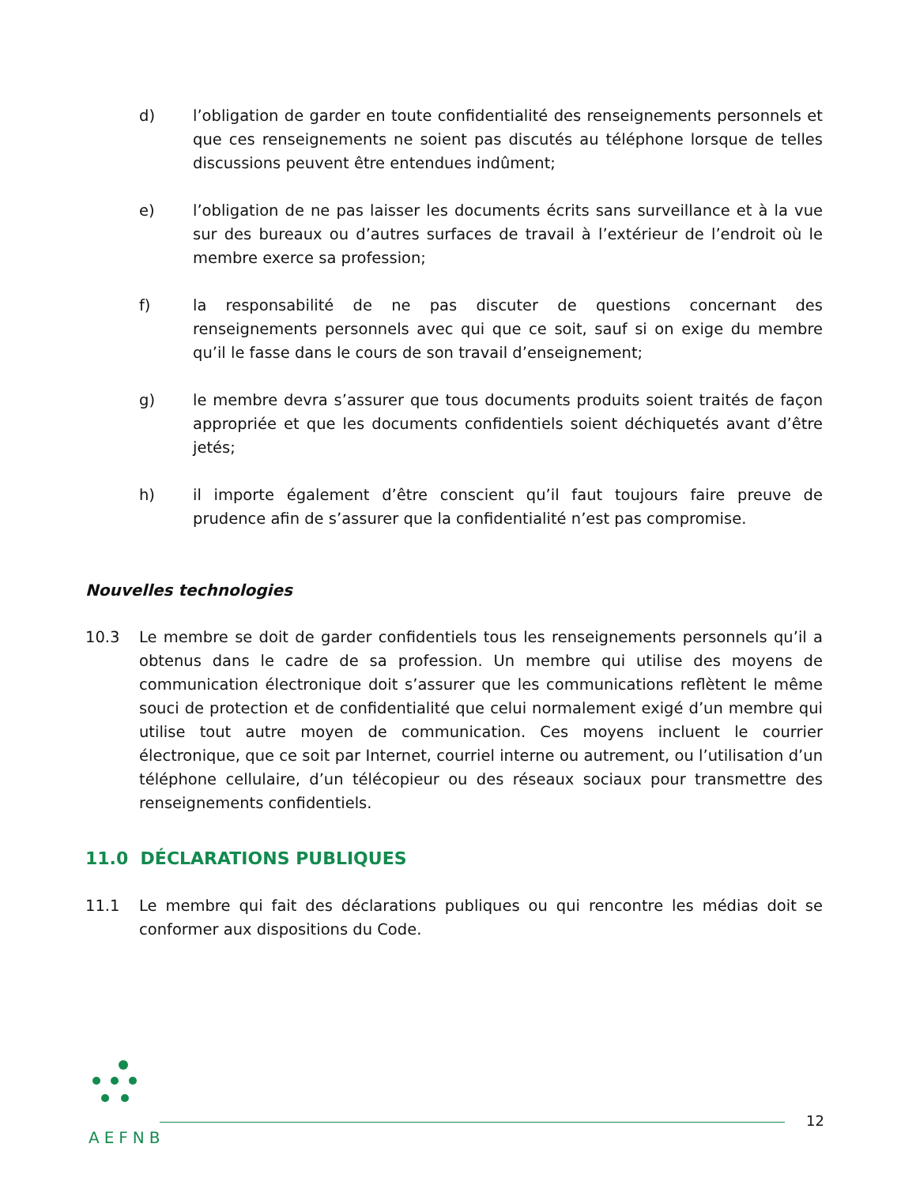d) l’obligation de garder en toute confidentialité des renseignements personnels et que ces renseignements ne soient pas discutés au téléphone lorsque de telles discussions peuvent être entendues indûment;
e) l’obligation de ne pas laisser les documents écrits sans surveillance et à la vue sur des bureaux ou d’autres surfaces de travail à l’extérieur de l’endroit où le membre exerce sa profession;
f) la responsabilité de ne pas discuter de questions concernant des renseignements personnels avec qui que ce soit, sauf si on exige du membre qu’il le fasse dans le cours de son travail d’enseignement;
g) le membre devra s’assurer que tous documents produits soient traités de façon appropriée et que les documents confidentiels soient déchiquetés avant d’être jetés;
h) il importe également d’être conscient qu’il faut toujours faire preuve de prudence afin de s’assurer que la confidentialité n’est pas compromise.
Nouvelles technologies
10.3 Le membre se doit de garder confidentiels tous les renseignements personnels qu’il a obtenus dans le cadre de sa profession. Un membre qui utilise des moyens de communication électronique doit s’assurer que les communications reflètent le même souci de protection et de confidentialité que celui normalement exigé d’un membre qui utilise tout autre moyen de communication. Ces moyens incluent le courrier électronique, que ce soit par Internet, courriel interne ou autrement, ou l’utilisation d’un téléphone cellulaire, d’un télécopieur ou des réseaux sociaux pour transmettre des renseignements confidentiels.
11.0 DÉCLARATIONS PUBLIQUES
11.1 Le membre qui fait des déclarations publiques ou qui rencontre les médias doit se conformer aux dispositions du Code.
AEFNB
12